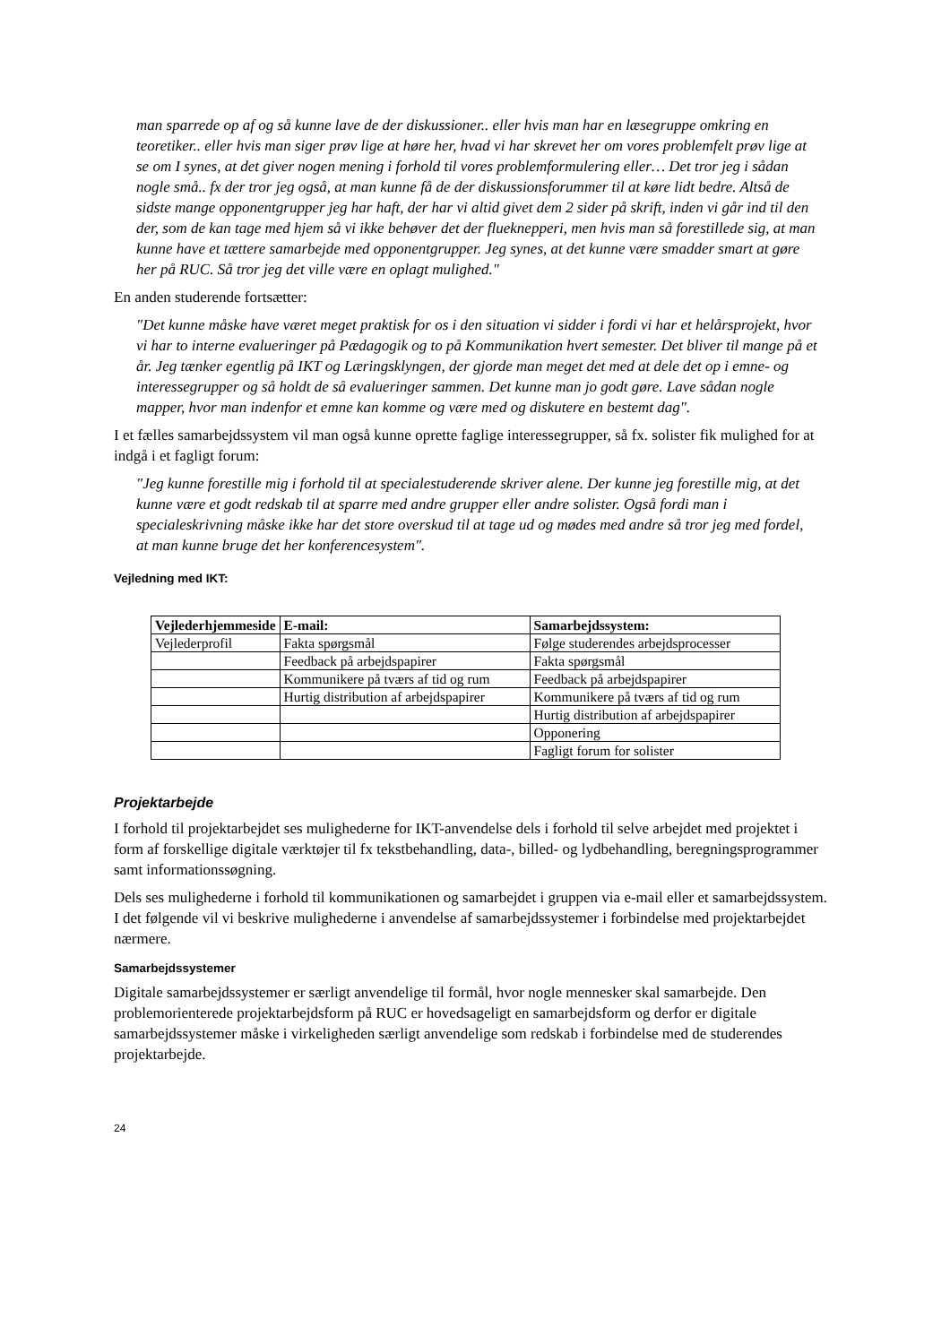man sparrede op af og så kunne lave de der diskussioner.. eller hvis man har en læsegruppe omkring en teoretiker.. eller hvis man siger prøv lige at høre her, hvad vi har skrevet her om vores problemfelt prøv lige at se om I synes, at det giver nogen mening i forhold til vores problemformulering eller… Det tror jeg i sådan nogle små.. fx der tror jeg også, at man kunne få de der diskussionsforummer til at køre lidt bedre. Altså de sidste mange opponentgrupper jeg har haft, der har vi altid givet dem 2 sider på skrift, inden vi går ind til den der, som de kan tage med hjem så vi ikke behøver det der flueknepperi, men hvis man så forestillede sig, at man kunne have et tættere samarbejde med opponentgrupper. Jeg synes, at det kunne være smadder smart at gøre her på RUC. Så tror jeg det ville være en oplagt mulighed."
En anden studerende fortsætter:
"Det kunne måske have været meget praktisk for os i den situation vi sidder i fordi vi har et helårsprojekt, hvor vi har to interne evalueringer på Pædagogik og to på Kommunikation hvert semester. Det bliver til mange på et år. Jeg tænker egentlig på IKT og Læringsklyngen, der gjorde man meget det med at dele det op i emne- og interessegrupper og så holdt de så evalueringer sammen. Det kunne man jo godt gøre. Lave sådan nogle mapper, hvor man indenfor et emne kan komme og være med og diskutere en bestemt dag".
I et fælles samarbejdssystem vil man også kunne oprette faglige interessegrupper, så fx. solister fik mulighed for at indgå i et fagligt forum:
"Jeg kunne forestille mig i forhold til at specialestuderende skriver alene. Der kunne jeg forestille mig, at det kunne være et godt redskab til at sparre med andre grupper eller andre solister. Også fordi man i specialeskrivning måske ikke har det store overskud til at tage ud og mødes med andre så tror jeg med fordel, at man kunne bruge det her konferencesystem".
Vejledning med IKT:
| Vejlederhjemmeside | E-mail: | Samarbejdssystem: |
| --- | --- | --- |
| Vejlederprofil | Fakta spørgsmål | Følge studerendes arbejdsprocesser |
| | Feedback på arbejdspapirer | Fakta spørgsmål |
| | Kommunikere på tværs af tid og rum | Feedback på arbejdspapirer |
| | Hurtig distribution af arbejdspapirer | Kommunikere på tværs af tid og rum |
| | | Hurtig distribution af arbejdspapirer |
| | | Opponering |
| | | Fagligt forum for solister |
Projektarbejde
I forhold til projektarbejdet ses mulighederne for IKT-anvendelse dels i forhold til selve arbejdet med projektet i form af forskellige digitale værktøjer til fx tekstbehandling, data-, billed- og lydbehandling, beregningsprogrammer samt informationssøgning.
Dels ses mulighederne i forhold til kommunikationen og samarbejdet i gruppen via e-mail eller et samarbejdssystem. I det følgende vil vi beskrive mulighederne i anvendelse af samarbejdssystemer i forbindelse med projektarbejdet nærmere.
Samarbejdssystemer
Digitale samarbejdssystemer er særligt anvendelige til formål, hvor nogle mennesker skal samarbejde. Den problemorienterede projektarbejdsform på RUC er hovedsageligt en samarbejdsform og derfor er digitale samarbejdssystemer måske i virkeligheden særligt anvendelige som redskab i forbindelse med de studerendes projektarbejde.
24